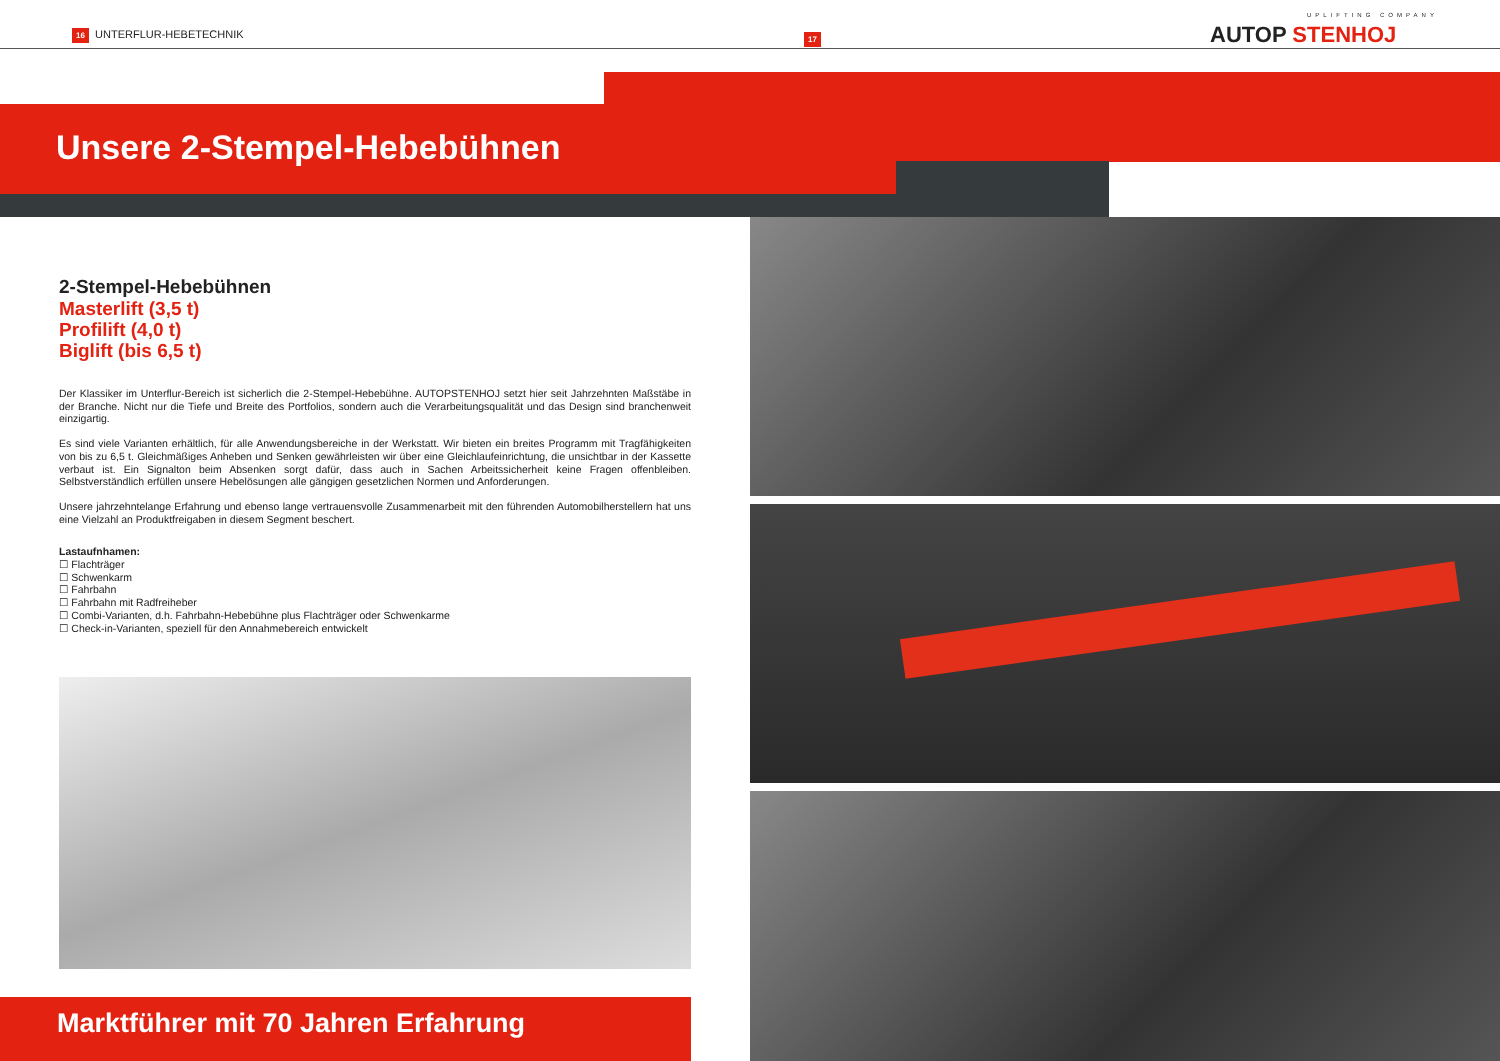16 UNTERFLUR-HEBETECHNIK 17
UPLIFTING COMPANY
AUTOP STENHOJ
Unsere 2-Stempel-Hebebühnen
2-Stempel-Hebebühnen
Masterlift (3,5 t)
Profilift (4,0 t)
Biglift (bis 6,5 t)
Der Klassiker im Unterflur-Bereich ist sicherlich die 2-Stempel-Hebebühne. AUTOPSTENHOJ setzt hier seit Jahrzehnten Maßstäbe in der Branche. Nicht nur die Tiefe und Breite des Portfolios, sondern auch die Verarbeitungsqualität und das Design sind branchenweit einzigartig.
Es sind viele Varianten erhältlich, für alle Anwendungsbereiche in der Werkstatt. Wir bieten ein breites Programm mit Tragfähigkeiten von bis zu 6,5 t. Gleichmäßiges Anheben und Senken gewährleisten wir über eine Gleichlaufeinrichtung, die unsichtbar in der Kassette verbaut ist. Ein Signalton beim Absenken sorgt dafür, dass auch in Sachen Arbeitssicherheit keine Fragen offenbleiben. Selbstverständlich erfüllen unsere Hebelösungen alle gängigen gesetzlichen Normen und Anforderungen.
Unsere jahrzehntelange Erfahrung und ebenso lange vertrauensvolle Zusammenarbeit mit den führenden Automobilherstellern hat uns eine Vielzahl an Produktfreigaben in diesem Segment beschert.
Lastaufnhamen:
☐ Flachträger
☐ Schwenkarm
☐ Fahrbahn
☐ Fahrbahn mit Radfreiheber
☐ Combi-Varianten, d.h. Fahrbahn-Hebebühne plus Flachträger oder Schwenkarme
☐ Check-in-Varianten, speziell für den Annahmebereich entwickelt
Marktführer mit 70 Jahren Erfahrung